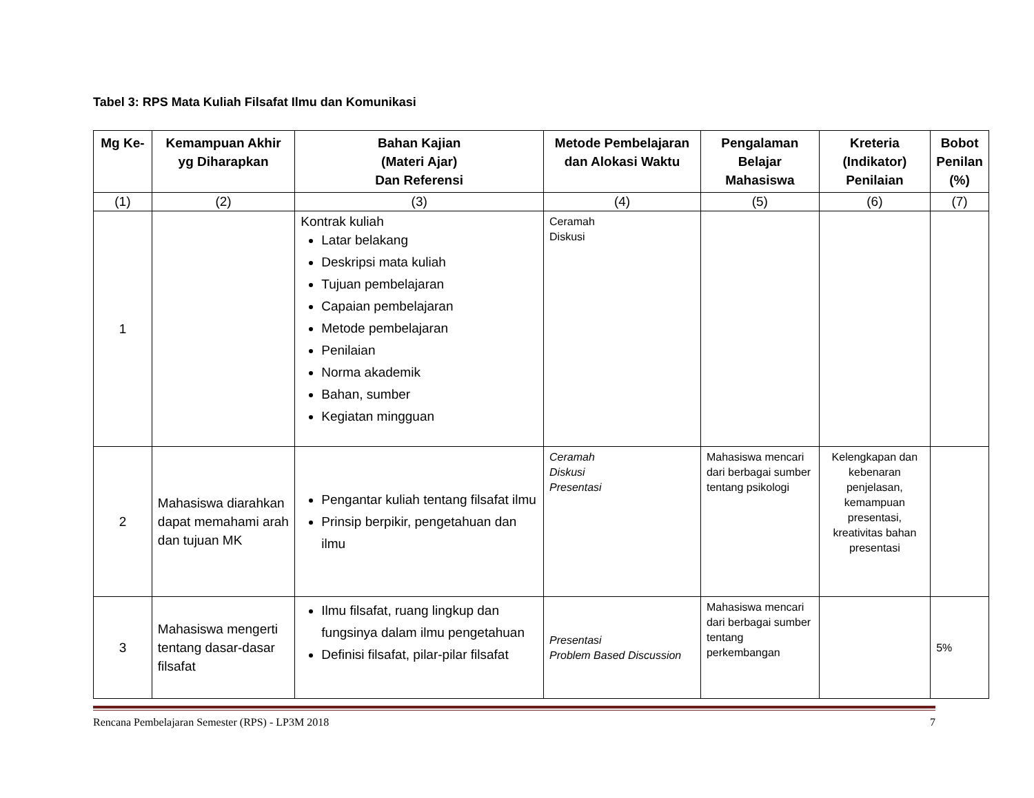Tabel 3: RPS Mata Kuliah Filsafat Ilmu dan Komunikasi
| Mg Ke- | Kemampuan Akhir yg Diharapkan | Bahan Kajian (Materi Ajar) Dan Referensi | Metode Pembelajaran dan Alokasi Waktu | Pengalaman Belajar Mahasiswa | Kreteria (Indikator) Penilaian | Bobot Penilan (%) |
| --- | --- | --- | --- | --- | --- | --- |
| (1) | (2) | (3) | (4) | (5) | (6) | (7) |
| 1 | | Kontrak kuliah Latar belakang Deskripsi mata kuliah Tujuan pembelajaran Capaian pembelajaran Metode pembelajaran Penilaian Norma akademik Bahan, sumber Kegiatan mingguan | Ceramah Diskusi | | | |
| 2 | Mahasiswa diarahkan dapat memahami arah dan tujuan MK | Pengantar kuliah tentang filsafat ilmu Prinsip berpikir, pengetahuan dan ilmu | Ceramah Diskusi Presentasi | Mahasiswa mencari dari berbagai sumber tentang psikologi | Kelengkapan dan kebenaran penjelasan, kemampuan presentasi, kreativitas bahan presentasi | |
| 3 | Mahasiswa mengerti tentang dasar-dasar filsafat | Ilmu filsafat, ruang lingkup dan fungsinya dalam ilmu pengetahuan Definisi filsafat, pilar-pilar filsafat | Presentasi Problem Based Discussion | Mahasiswa mencari dari berbagai sumber tentang perkembangan | | 5% |
Rencana Pembelajaran Semester (RPS) - LP3M 2018 7